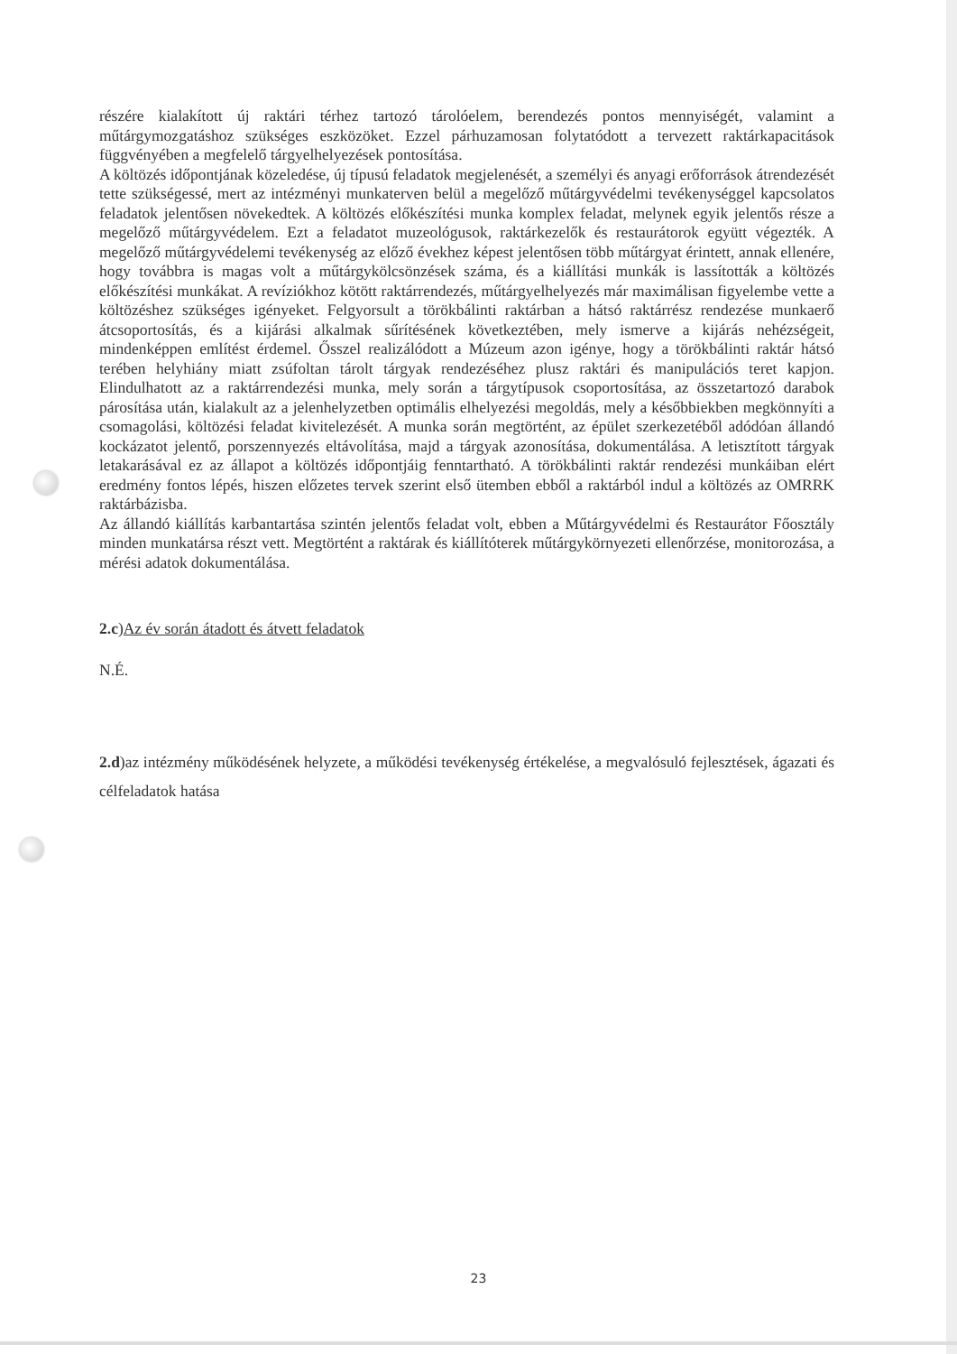részére kialakított új raktári térhez tartozó tárolóelem, berendezés pontos mennyiségét, valamint a műtárgymozgatáshoz szükséges eszközöket. Ezzel párhuzamosan folytatódott a tervezett raktárkapacitások függvényében a megfelelő tárgyelhelyezések pontosítása.
A költözés időpontjának közeledése, új típusú feladatok megjelenését, a személyi és anyagi erőforrások átrendezését tette szükségessé, mert az intézményi munkaterven belül a megelőző műtárgyvédelmi tevékenységgel kapcsolatos feladatok jelentősen növekedtek. A költözés előkészítési munka komplex feladat, melynek egyik jelentős része a megelőző műtárgyvédelem. Ezt a feladatot muzeológusok, raktárkezelők és restaurátorok együtt végezték. A megelőző műtárgyvédelemi tevékenység az előző évekhez képest jelentősen több műtárgyat érintett, annak ellenére, hogy továbbra is magas volt a műtárgykölcsönzések száma, és a kiállítási munkák is lassították a költözés előkészítési munkákat. A revíziókhoz kötött raktárrendezés, műtárgyelhelyezés már maximálisan figyelembe vette a költözéshez szükséges igényeket. Felgyorsult a törökbálinti raktárban a hátsó raktárrész rendezése munkaerő átcsoportosítás, és a kijárási alkalmak sűrítésének következtében, mely ismerve a kijárás nehézségeit, mindenképpen említést érdemel. Ősszel realizálódott a Múzeum azon igénye, hogy a törökbálinti raktár hátsó terében helyhiány miatt zsúfoltan tárolt tárgyak rendezéséhez plusz raktári és manipulációs teret kapjon. Elindulhatott az a raktárrendezési munka, mely során a tárgytípusok csoportosítása, az összetartozó darabok párosítása után, kialakult az a jelenhelyzetben optimális elhelyezési megoldás, mely a későbbiekben megkönnyíti a csomagolási, költözési feladat kivitelezését. A munka során megtörtént, az épület szerkezetéből adódóan állandó kockázatot jelentő, porszennyezés eltávolítása, majd a tárgyak azonosítása, dokumentálása. A letisztított tárgyak letakarásával ez az állapot a költözés időpontjáig fenntartható. A törökbálinti raktár rendezési munkáiban elért eredmény fontos lépés, hiszen előzetes tervek szerint első ütemben ebből a raktárból indul a költözés az OMRRK raktárbázisba.
Az állandó kiállítás karbantartása szintén jelentős feladat volt, ebben a Műtárgyvédelmi és Restaurátor Főosztály minden munkatársa részt vett. Megtörtént a raktárak és kiállítóterek műtárgykörnyezeti ellenőrzése, monitorozása, a mérési adatok dokumentálása.
2.c)Az év során átadott és átvett feladatok
N.É.
2.d)az intézmény működésének helyzete, a működési tevékenység értékelése, a megvalósuló fejlesztések, ágazati és célfeladatok hatása
23